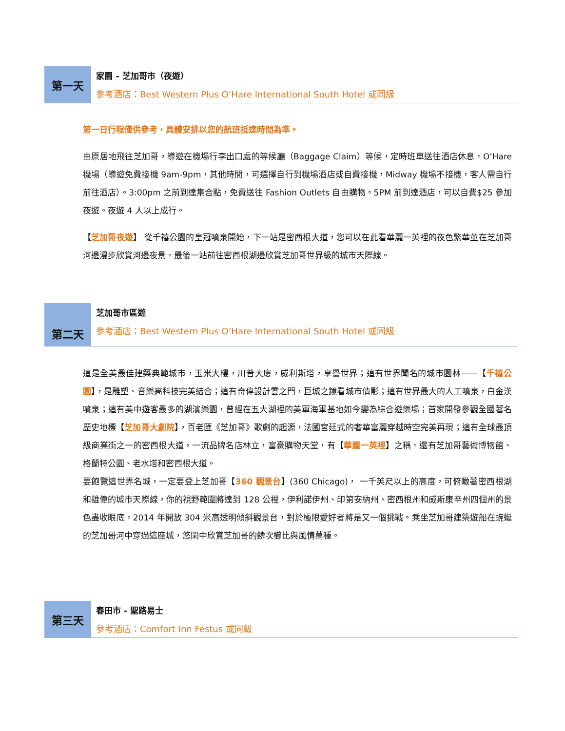第一天
家園 – 芝加哥市（夜遊）
參考酒店：Best Western Plus O’Hare International South Hotel 或同級
第一日行程僅供參考，具體安排以您的航班抵達時間為準。
由原居地飛往芝加哥，導遊在機場行李出口處的等候廳（Baggage Claim）等候，定時班車送往酒店休息。O’Hare 機場（導遊免費接機 9am-9pm，其他時間，可選擇自行到機場酒店或自費接機，Midway 機場不接機，客人需自行前往酒店）。3:00pm 之前到達集合點，免費送往 Fashion Outlets 自由購物。5PM 前到達酒店，可以自費$25 參加夜遊。夜遊 4 人以上成行。
【芝加哥夜遊】 從千禧公園的皇冠噴泉開始，下一站是密西根大道，您可以在此看華麗一英裡的夜色繁華並在芝加哥河邊漫步欣賞河邊夜景。最後一站前往密西根湖邊欣賞芝加哥世界級的城市天際線。
第二天
芝加哥市區遊
參考酒店：Best Western Plus O’Hare International South Hotel 或同級
這是全美最佳建築典範城市，玉米大樓，川普大廈，威利斯塔，享譽世界；這有世界聞名的城市園林——【千禧公園】，是雕塑、音樂高科技完美結合；這有奇偉設計雲之門，巨城之鏡看城市倩影；這有世界最大的人工噴泉，白金漢噴泉；這有美中遊客最多的湖濱樂園，曾經在五大湖裡的美軍海軍基地如今變為綜合遊樂場；首家開發參觀全國著名歷史地標【芝加哥大劇院】，百老匯《芝加哥》歌劇的起源，法國宮廷式的奢華富麗穿越時空完美再現；這有全球最頂級商業街之一的密西根大道，一流品牌名店林立，富豪購物天堂，有【華麗一英裡】之稱。還有芝加哥藝術博物館、格蘭特公園、老水塔和密西根大道。
要飽覽這世界名城，一定要登上芝加哥【360 觀景台】(360 Chicago)， 一千英尺以上的高度，可俯瞰著密西根湖和雄偉的城市天際線，你的視野範圍將達到 128 公裡，伊利諾伊州、印第安納州、密西根州和威斯康辛州四個州的景色盡收眼底。2014 年開放 304 米高透明傾斜觀景台，對於極限愛好者將是又一個挑戰。乘坐芝加哥建築遊船在蜿蜒的芝加哥河中穿過這座城，悠閑中欣賞芝加哥的鱗次櫛比與風情萬種。
第三天
春田市 - 聖路易士
參考酒店：Comfort Inn Festus 或同級